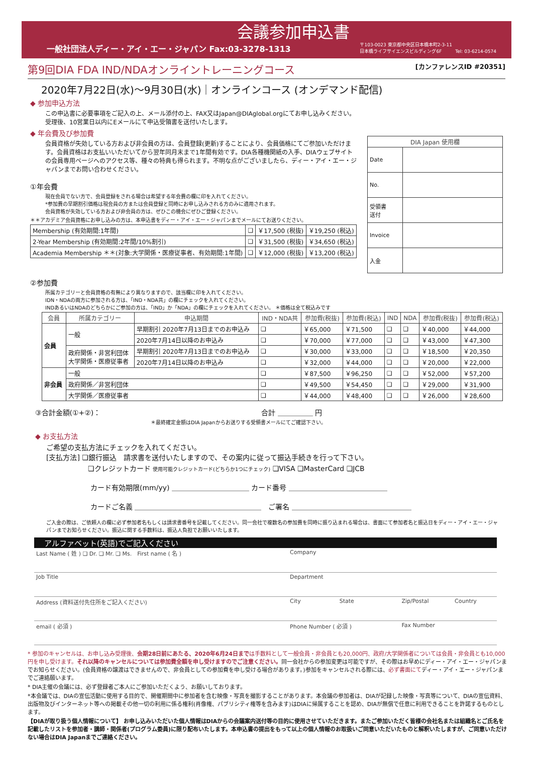会議参加申込書
一般社団法人ディー・アイ・エー・ジャパン Fax:03-3278-1313
〒103-0023 東京都中央区日本橋本町2-3-11
日本橋ライフサイエンスビルディング6F　　　Tel: 03-6214-0574
第9回DIA FDA IND/NDAオンライントレーニングコース [カンファレンスID #20351]
2020年7月22日(水)～9月30日(水)｜オンラインコース (オンデマンド配信)
◆ 参加申込方法
この申込書に必要事項をご記入の上、メール添付の上、FAX又はJapan@DIAglobal.orgにてお申し込みください。
受理後、10営業日以内にEメールにて申込受領書を送付いたします。
◆ 年会費及び参加費
会員資格が失効している方および非会員の方は、会員登録(更新)することにより、会員価格にてご参加いただけます。会員資格はお支払いいただいてから翌年同月末まで1年間有効です。DIA各種機関紙の入手、DIAウェブサイトの会員専用ページへのアクセス等、種々の特典も得られます。不明な点がございましたら、ディー・アイ・エー・ジャパンまでお問い合わせください。
①年会費
現在会員でない方で、会員登録をされる場合は希望する年会費の欄に印を入れてください。
*参加費の早期割引価格は現会員の方または会員登録と同時にお申し込みされる方のみに適用されます。
会員資格が失効している方および非会員の方は、ぜひこの機会にぜひご登録ください。
＊＊アカデミア会員資格にお申し込みの方は、本申込書をディー・アイ・エー・ジャパンまでメールにてお送りください。
| Membership (有効期間:1年間) | ❏ | ￥17,500 (税抜) | ￥19,250 (税込) |
| 2-Year Membership (有効期間:2年間/10%割引) | ❏ | ￥31,500 (税抜) | ￥34,650 (税込) |
| Academia Membership ＊＊(対象:大学関係・医療従事者、有効期間:1年間) | ❏ | ￥12,000 (税抜) | ￥13,200 (税込) |
| DIA Japan 使用欄 | |
| --- | --- |
| Date | |
| No. | |
| 受領書 送付 | |
| Invoice | |
| 入金 | |
②参加費
所属カテゴリーと会員資格の有無により異なりますので、該当欄に印を入れてください。
IDN・NDAの両方に参加される方は、「IND・NDA共」の欄にチェックを入れてください。
INDあるいはNDAのどちらかにご参加の方は、「IND」か「NDA」の欄にチェックを入れてください。 ＊価格は全て税込みです
| 会員 | 所属カテゴリー | 申込期間 | IND・NDA共 | 参加費(税抜) | 参加費(税込) | IND | NDA | 参加費(税抜) | 参加費(税込) |
| --- | --- | --- | --- | --- | --- | --- | --- | --- | --- |
| 会員 | 一般 | 早期割引 2020年7月13日までのお申込み | ❏ | ￥65,000 | ￥71,500 | ❏ | ❏ | ￥40,000 | ￥44,000 |
| | | 2020年7月14日以降のお申込み | ❏ | ￥70,000 | ￥77,000 | ❏ | ❏ | ￥43,000 | ￥47,300 |
| | 政府関係・非営利団体 大学関係・医療従事者 | 早期割引 2020年7月13日までのお申込み | ❏ | ￥30,000 | ￥33,000 | ❏ | ❏ | ￥18,500 | ￥20,350 |
| | | 2020年7月14日以降のお申込み | ❏ | ￥32,000 | ￥44,000 | ❏ | ❏ | ￥20,000 | ￥22,000 |
| 非会員 | 一般 | | ❏ | ￥87,500 | ￥96,250 | ❏ | ❏ | ￥52,000 | ￥57,200 |
| | 政府関係／非営利団体 | | ❏ | ￥49,500 | ￥54,450 | ❏ | ❏ | ￥29,000 | ￥31,900 |
| | 大学関係／医療従事者 | | ❏ | ￥44,000 | ￥48,400 | ❏ | ❏ | ￥26,000 | ￥28,600 |
③合計金額(①+②)： 合計 ＿＿＿＿＿ 円
＊最終確定金額はDIA Japanからお送りする受領書メールにてご確認下さい。
◆ お支払方法
ご希望の支払方法にチェックを入れてください。
[支払方法] ❏銀行振込　請求書を送付いたしますので、その案内に従って振込手続きを行って下さい。
❏クレジットカード 使用可能クレジットカード(どちらか1つにチェック) ❏VISA ❏MasterCard ❏JCB
カード有効期限(mm/yy) ＿＿＿＿＿＿＿＿＿＿＿ カード番号 ＿＿＿＿＿＿＿＿＿＿＿＿＿＿
カードご名義 ＿＿＿＿＿＿＿＿＿＿＿＿＿＿＿＿＿＿　ご署名 ＿＿＿＿＿＿＿＿＿＿＿＿＿＿＿＿＿
ご入金の際は、ご依頼人の欄に必ず参加者名もしくは請求書番号を記載してください。同一会社で複数名の参加費を同時に振り込まれる場合は、書面にて参加者名と振込日をディー・アイ・エー・ジャパンまでお知らせください。振込に関する手数料は、振込人負担でお願いいたします。
アルファベット(英語)でご記入ください
| Last Name ( 姓 ) ❏ Dr. ❏ Mr. ❏ Ms. First name ( 名 ) | Company | | | |
| Job Title | Department | | | |
| Address (資料送付先住所をご記入ください) | City | State | Zip/Postal | Country |
| email ( 必須 ) | Phone Number ( 必須 ) | | Fax Number | |
* 参加のキャンセルは、お申し込み受理後、会期28日前にあたる、2020年6月24日までは手数料として一般会員・非会員とも20,000円、政府/大学関係者については会員・非会員とも10,000円を申し受けます。それ以降のキャンセルについては参加費全額を申し受けますのでご注意ください。同一会社からの参加変更は可能ですが、その際はお早めにディー・アイ・エー・ジャパンまでお知らせください。(会員資格の譲渡はできませんので、非会員としての参加費を申し受ける場合があります。)参加をキャンセルされる際には、必ず書面にてディー・アイ・エー・ジャパンまでご連絡願います。
* DIA主催の会議には、必ず登録者ご本人にご参加いただくよう、お願いしております。
*本会議では、DIAの宣伝活動に使用する目的で、開催期間中に参加者を含む映像・写真を撮影することがあります。本会議の参加者は、DIAが記録した映像・写真等について、DIAの宣伝資料、出版物及びインターネット等への掲載その他一切の利用に係る権利(肖像権、パブリシティ権等を含みます)はDIAに帰属することを認め、DIAが無償で任意に利用できることを許諾するものとします。
【DIAが取り扱う個人情報について】 お申し込みいただいた個人情報はDIAからの会議案内送付等の目的に使用させていただきます。またご参加いただく皆様の会社名または組織名とご氏名を記載したリストを参加者・講師・関係者(プログラム委員)に限り配布いたします。本申込書の提出をもって以上の個人情報のお取扱いご同意いただいたものと解釈いたしますが、ご同意いただけない場合はDIA Japanまでご連絡ください。